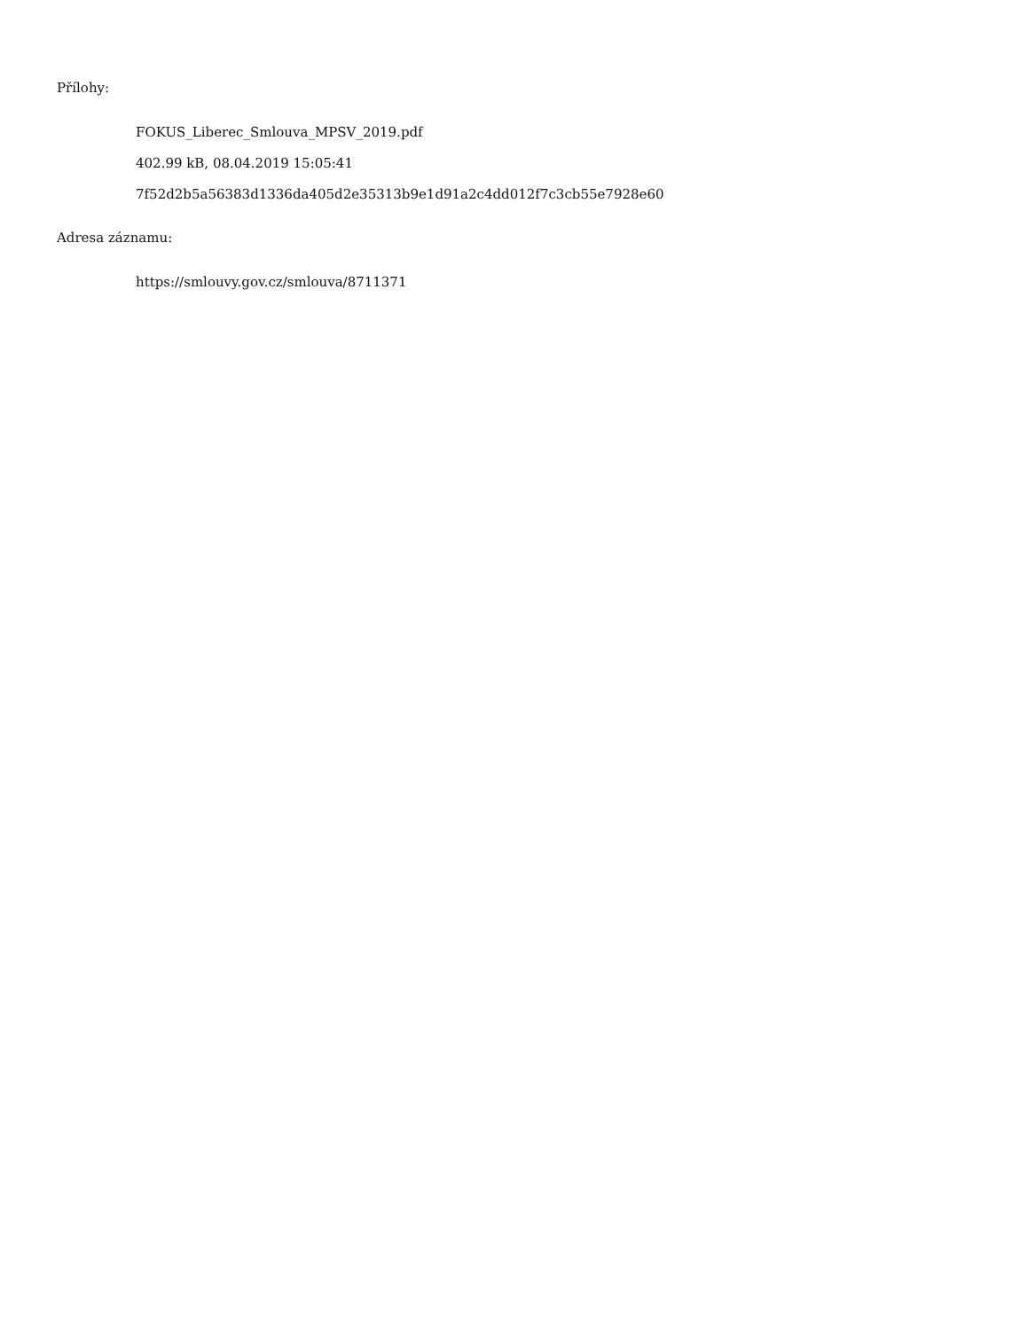Přílohy:
FOKUS_Liberec_Smlouva_MPSV_2019.pdf
402.99 kB, 08.04.2019 15:05:41
7f52d2b5a56383d1336da405d2e35313b9e1d91a2c4dd012f7c3cb55e7928e60
Adresa záznamu:
https://smlouvy.gov.cz/smlouva/8711371